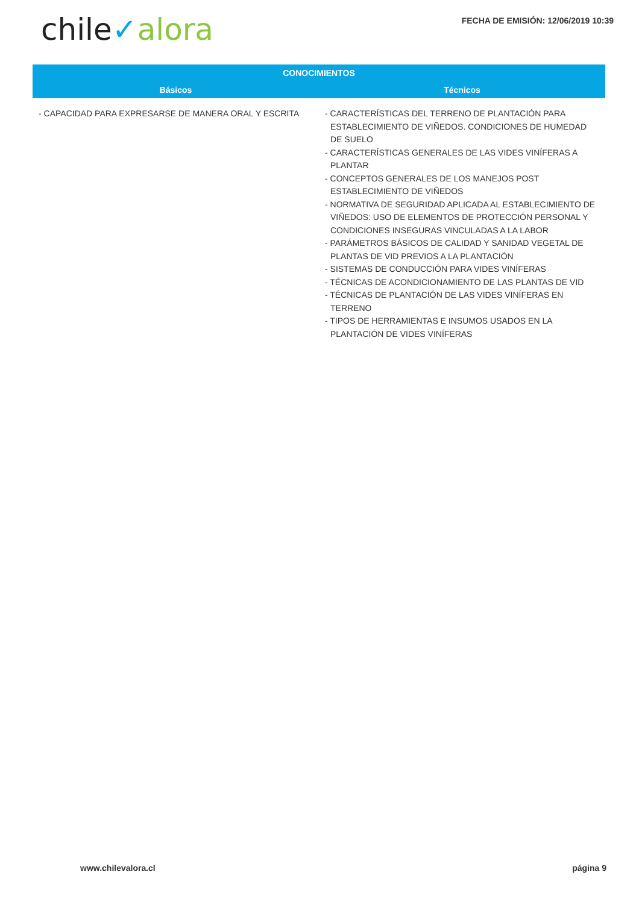chile✓alora
FECHA DE EMISIÓN: 12/06/2019 10:39
| CONOCIMIENTOS | |
| --- | --- |
| Básicos | Técnicos |
| - CAPACIDAD PARA EXPRESARSE DE MANERA ORAL Y ESCRITA | - CARACTERÍSTICAS DEL TERRENO DE PLANTACIÓN PARA ESTABLECIMIENTO DE VIÑEDOS. CONDICIONES DE HUMEDAD DE SUELO - CARACTERÍSTICAS GENERALES DE LAS VIDES VINÍFERAS A PLANTAR - CONCEPTOS GENERALES DE LOS MANEJOS POST ESTABLECIMIENTO DE VIÑEDOS - NORMATIVA DE SEGURIDAD APLICADA AL ESTABLECIMIENTO DE VIÑEDOS: USO DE ELEMENTOS DE PROTECCIÓN PERSONAL Y CONDICIONES INSEGURAS VINCULADAS A LA LABOR - PARÁMETROS BÁSICOS DE CALIDAD Y SANIDAD VEGETAL DE PLANTAS DE VID PREVIOS A LA PLANTACIÓN - SISTEMAS DE CONDUCCIÓN PARA VIDES VINÍFERAS - TÉCNICAS DE ACONDICIONAMIENTO DE LAS PLANTAS DE VID - TÉCNICAS DE PLANTACIÓN DE LAS VIDES VINÍFERAS EN TERRENO - TIPOS DE HERRAMIENTAS E INSUMOS USADOS EN LA PLANTACIÓN DE VIDES VINÍFERAS |
www.chilevalora.cl página 9